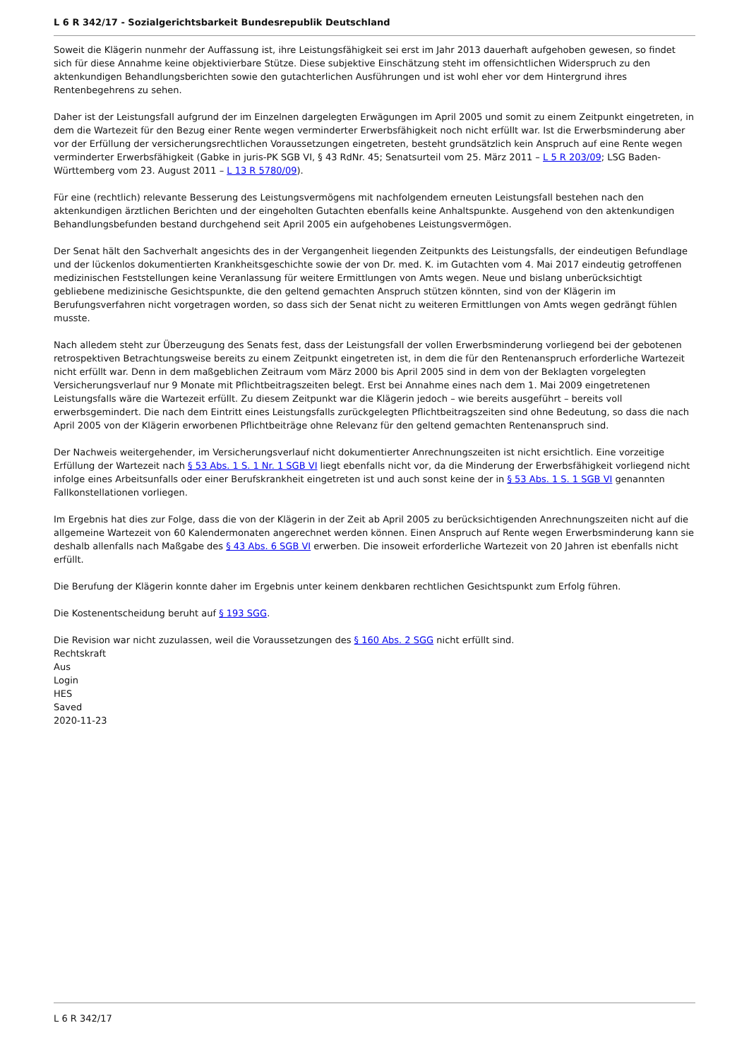L 6 R 342/17 - Sozialgerichtsbarkeit Bundesrepublik Deutschland
Soweit die Klägerin nunmehr der Auffassung ist, ihre Leistungsfähigkeit sei erst im Jahr 2013 dauerhaft aufgehoben gewesen, so findet sich für diese Annahme keine objektivierbare Stütze. Diese subjektive Einschätzung steht im offensichtlichen Widerspruch zu den aktenkundigen Behandlungsberichten sowie den gutachterlichen Ausführungen und ist wohl eher vor dem Hintergrund ihres Rentenbegehrens zu sehen.
Daher ist der Leistungsfall aufgrund der im Einzelnen dargelegten Erwägungen im April 2005 und somit zu einem Zeitpunkt eingetreten, in dem die Wartezeit für den Bezug einer Rente wegen verminderter Erwerbsfähigkeit noch nicht erfüllt war. Ist die Erwerbsminderung aber vor der Erfüllung der versicherungsrechtlichen Voraussetzungen eingetreten, besteht grundsätzlich kein Anspruch auf eine Rente wegen verminderter Erwerbsfähigkeit (Gabke in juris-PK SGB VI, § 43 RdNr. 45; Senatsurteil vom 25. März 2011 – L 5 R 203/09; LSG Baden-Württemberg vom 23. August 2011 – L 13 R 5780/09).
Für eine (rechtlich) relevante Besserung des Leistungsvermögens mit nachfolgendem erneuten Leistungsfall bestehen nach den aktenkundigen ärztlichen Berichten und der eingeholten Gutachten ebenfalls keine Anhaltspunkte. Ausgehend von den aktenkundigen Behandlungsbefunden bestand durchgehend seit April 2005 ein aufgehobenes Leistungsvermögen.
Der Senat hält den Sachverhalt angesichts des in der Vergangenheit liegenden Zeitpunkts des Leistungsfalls, der eindeutigen Befundlage und der lückenlos dokumentierten Krankheitsgeschichte sowie der von Dr. med. K. im Gutachten vom 4. Mai 2017 eindeutig getroffenen medizinischen Feststellungen keine Veranlassung für weitere Ermittlungen von Amts wegen. Neue und bislang unberücksichtigt gebliebene medizinische Gesichtspunkte, die den geltend gemachten Anspruch stützen könnten, sind von der Klägerin im Berufungsverfahren nicht vorgetragen worden, so dass sich der Senat nicht zu weiteren Ermittlungen von Amts wegen gedrängt fühlen musste.
Nach alledem steht zur Überzeugung des Senats fest, dass der Leistungsfall der vollen Erwerbsminderung vorliegend bei der gebotenen retrospektiven Betrachtungsweise bereits zu einem Zeitpunkt eingetreten ist, in dem die für den Rentenanspruch erforderliche Wartezeit nicht erfüllt war. Denn in dem maßgeblichen Zeitraum vom März 2000 bis April 2005 sind in dem von der Beklagten vorgelegten Versicherungsverlauf nur 9 Monate mit Pflichtbeitragszeiten belegt. Erst bei Annahme eines nach dem 1. Mai 2009 eingetretenen Leistungsfalls wäre die Wartezeit erfüllt. Zu diesem Zeitpunkt war die Klägerin jedoch – wie bereits ausgeführt – bereits voll erwerbsgemindert. Die nach dem Eintritt eines Leistungsfalls zurückgelegten Pflichtbeitragszeiten sind ohne Bedeutung, so dass die nach April 2005 von der Klägerin erworbenen Pflichtbeiträge ohne Relevanz für den geltend gemachten Rentenanspruch sind.
Der Nachweis weitergehender, im Versicherungsverlauf nicht dokumentierter Anrechnungszeiten ist nicht ersichtlich. Eine vorzeitige Erfüllung der Wartezeit nach § 53 Abs. 1 S. 1 Nr. 1 SGB VI liegt ebenfalls nicht vor, da die Minderung der Erwerbsfähigkeit vorliegend nicht infolge eines Arbeitsunfalls oder einer Berufskrankheit eingetreten ist und auch sonst keine der in § 53 Abs. 1 S. 1 SGB VI genannten Fallkonstellationen vorliegen.
Im Ergebnis hat dies zur Folge, dass die von der Klägerin in der Zeit ab April 2005 zu berücksichtigenden Anrechnungszeiten nicht auf die allgemeine Wartezeit von 60 Kalendermonaten angerechnet werden können. Einen Anspruch auf Rente wegen Erwerbsminderung kann sie deshalb allenfalls nach Maßgabe des § 43 Abs. 6 SGB VI erwerben. Die insoweit erforderliche Wartezeit von 20 Jahren ist ebenfalls nicht erfüllt.
Die Berufung der Klägerin konnte daher im Ergebnis unter keinem denkbaren rechtlichen Gesichtspunkt zum Erfolg führen.
Die Kostenentscheidung beruht auf § 193 SGG.
Die Revision war nicht zuzulassen, weil die Voraussetzungen des § 160 Abs. 2 SGG nicht erfüllt sind.
Rechtskraft
Aus
Login
HES
Saved
2020-11-23
L 6 R 342/17